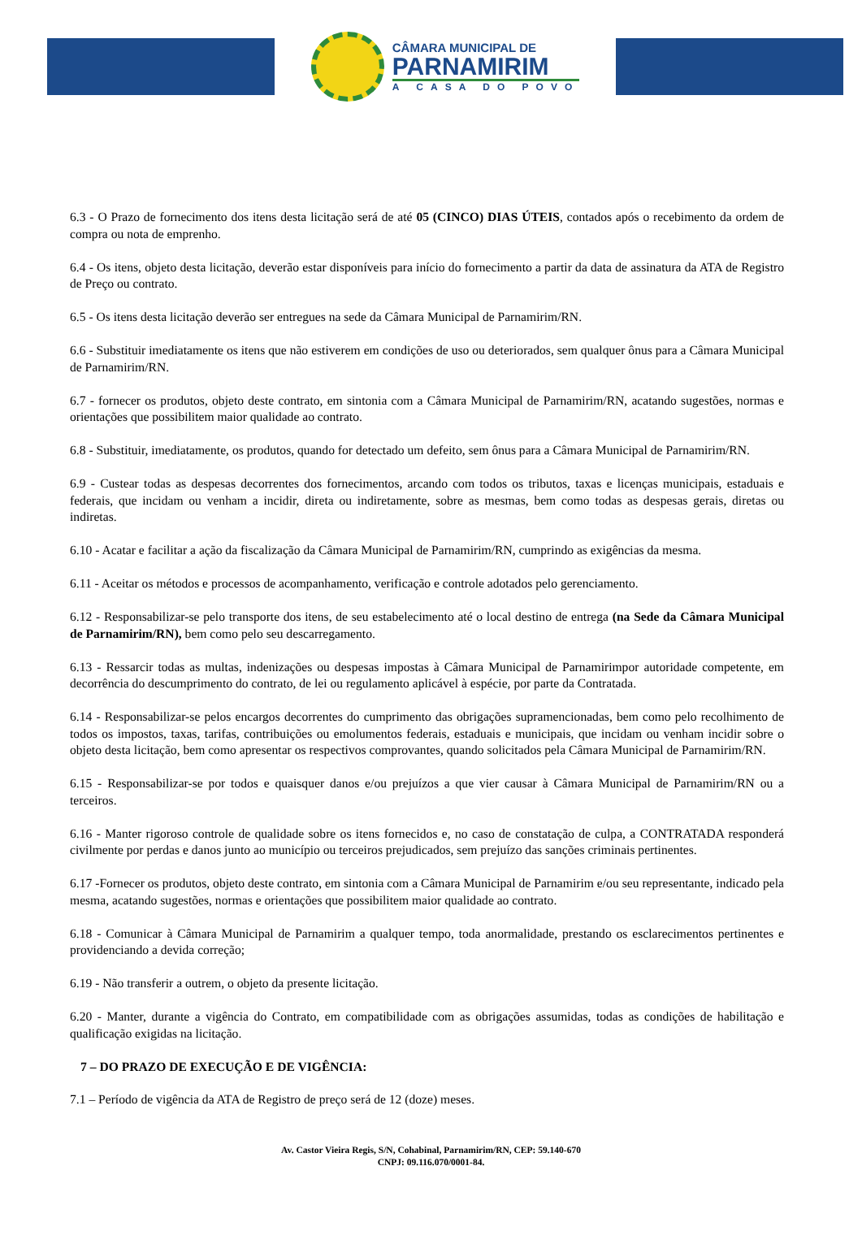CÂMARA MUNICIPAL DE
PARNAMIRIM
A CASA DO POVO
6.3 - O Prazo de fornecimento dos itens desta licitação será de até 05 (CINCO) DIAS ÚTEIS, contados após o recebimento da ordem de compra ou nota de emprenho.
6.4 - Os itens, objeto desta licitação, deverão estar disponíveis para início do fornecimento a partir da data de assinatura da ATA de Registro de Preço ou contrato.
6.5 - Os itens desta licitação deverão ser entregues na sede da Câmara Municipal de Parnamirim/RN.
6.6 - Substituir imediatamente os itens que não estiverem em condições de uso ou deteriorados, sem qualquer ônus para a Câmara Municipal de Parnamirim/RN.
6.7 - fornecer os produtos, objeto deste contrato, em sintonia com a Câmara Municipal de Parnamirim/RN, acatando sugestões, normas e orientações que possibilitem maior qualidade ao contrato.
6.8 - Substituir, imediatamente, os produtos, quando for detectado um defeito, sem ônus para a Câmara Municipal de Parnamirim/RN.
6.9 - Custear todas as despesas decorrentes dos fornecimentos, arcando com todos os tributos, taxas e licenças municipais, estaduais e federais, que incidam ou venham a incidir, direta ou indiretamente, sobre as mesmas, bem como todas as despesas gerais, diretas ou indiretas.
6.10 - Acatar e facilitar a ação da fiscalização da Câmara Municipal de Parnamirim/RN, cumprindo as exigências da mesma.
6.11 - Aceitar os métodos e processos de acompanhamento, verificação e controle adotados pelo gerenciamento.
6.12 - Responsabilizar-se pelo transporte dos itens, de seu estabelecimento até o local destino de entrega (na Sede da Câmara Municipal de Parnamirim/RN), bem como pelo seu descarregamento.
6.13 - Ressarcir todas as multas, indenizações ou despesas impostas à Câmara Municipal de Parnamirimpor autoridade competente, em decorrência do descumprimento do contrato, de lei ou regulamento aplicável à espécie, por parte da Contratada.
6.14 - Responsabilizar-se pelos encargos decorrentes do cumprimento das obrigações supramencionadas, bem como pelo recolhimento de todos os impostos, taxas, tarifas, contribuições ou emolumentos federais, estaduais e municipais, que incidam ou venham incidir sobre o objeto desta licitação, bem como apresentar os respectivos comprovantes, quando solicitados pela Câmara Municipal de Parnamirim/RN.
6.15 - Responsabilizar-se por todos e quaisquer danos e/ou prejuízos a que vier causar à Câmara Municipal de Parnamirim/RN ou a terceiros.
6.16 - Manter rigoroso controle de qualidade sobre os itens fornecidos e, no caso de constatação de culpa, a CONTRATADA responderá civilmente por perdas e danos junto ao município ou terceiros prejudicados, sem prejuízo das sanções criminais pertinentes.
6.17 -Fornecer os produtos, objeto deste contrato, em sintonia com a Câmara Municipal de Parnamirim e/ou seu representante, indicado pela mesma, acatando sugestões, normas e orientações que possibilitem maior qualidade ao contrato.
6.18 - Comunicar à Câmara Municipal de Parnamirim a qualquer tempo, toda anormalidade, prestando os esclarecimentos pertinentes e providenciando a devida correção;
6.19 - Não transferir a outrem, o objeto da presente licitação.
6.20 - Manter, durante a vigência do Contrato, em compatibilidade com as obrigações assumidas, todas as condições de habilitação e qualificação exigidas na licitação.
7 – DO PRAZO DE EXECUÇÃO E DE VIGÊNCIA:
7.1 – Período de vigência da ATA de Registro de preço será de 12 (doze) meses.
Av. Castor Vieira Regis, S/N, Cohabinal, Parnamirim/RN, CEP: 59.140-670
CNPJ: 09.116.070/0001-84.